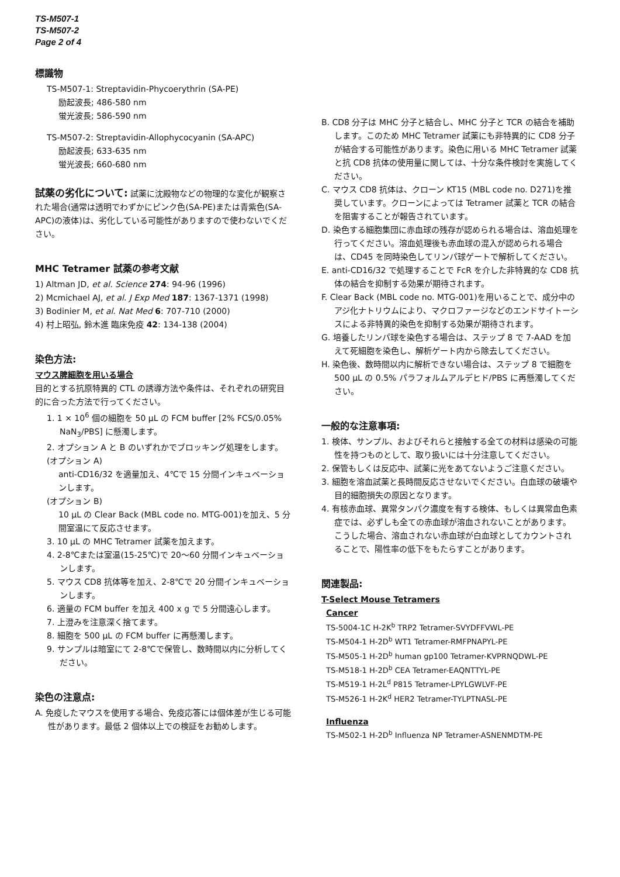TS-M507-1
TS-M507-2
Page 2 of 4
標識物
TS-M507-1: Streptavidin-Phycoerythrin (SA-PE)
励起波長; 486-580 nm
蛍光波長; 586-590 nm
TS-M507-2: Streptavidin-Allophycocyanin (SA-APC)
励起波長; 633-635 nm
蛍光波長; 660-680 nm
試薬の劣化について: 試薬に沈殿物などの物理的な変化が観察された場合(通常は透明でわずかにピンク色(SA-PE)または青紫色(SA-APC)の液体)は、劣化している可能性がありますので使わないでください。
MHC Tetramer 試薬の参考文献
1) Altman JD, et al. Science 274: 94-96 (1996)
2) Mcmichael AJ, et al. J Exp Med 187: 1367-1371 (1998)
3) Bodinier M, et al. Nat Med 6: 707-710 (2000)
4) 村上昭弘, 鈴木進 臨床免疫 42: 134-138 (2004)
染色方法:
マウス脾細胞を用いる場合
目的とする抗原特異的 CTL の誘導方法や条件は、それぞれの研究目的に合った方法で行ってください。
1. 1 × 10<sup>6</sup> 個の細胞を 50 µL の FCM buffer [2% FCS/0.05% NaN<sub>3</sub>/PBS] に懸濁します。
2. オプション A と B のいずれかでブロッキング処理をします。
(オプション A)
anti-CD16/32 を適量加え、4℃で 15 分間インキュベーションします。
(オプション B)
10 µL の Clear Back (MBL code no. MTG-001)を加え、5 分間室温にて反応させます。
3. 10 µL の MHC Tetramer 試薬を加えます。
4. 2-8℃または室温(15-25℃)で 20〜60 分間インキュベーションします。
5. マウス CD8 抗体等を加え、2-8℃で 20 分間インキュベーションします。
6. 適量の FCM buffer を加え 400 x g で 5 分間遠心します。
7. 上澄みを注意深く捨てます。
8. 細胞を 500 µL の FCM buffer に再懸濁します。
9. サンプルは暗室にて 2-8℃で保管し、数時間以内に分析してください。
染色の注意点:
A. 免疫したマウスを使用する場合、免疫応答には個体差が生じる可能性があります。最低 2 個体以上での検証をお勧めします。
B. CD8 分子は MHC 分子と結合し、MHC 分子と TCR の結合を補助します。このため MHC Tetramer 試薬にも非特異的に CD8 分子が結合する可能性があります。染色に用いる MHC Tetramer 試薬と抗 CD8 抗体の使用量に関しては、十分な条件検討を実施してください。
C. マウス CD8 抗体は、クローン KT15 (MBL code no. D271)を推奨しています。クローンによっては Tetramer 試薬と TCR の結合を阻害することが報告されています。
D. 染色する細胞集団に赤血球の残存が認められる場合は、溶血処理を行ってください。溶血処理後も赤血球の混入が認められる場合は、CD45 を同時染色してリンパ球ゲートで解析してください。
E. anti-CD16/32 で処理することで FcR を介した非特異的な CD8 抗体の結合を抑制する効果が期待されます。
F. Clear Back (MBL code no. MTG-001)を用いることで、成分中のアジ化ナトリウムにより、マクロファージなどのエンドサイトーシスによる非特異的染色を抑制する効果が期待されます。
G. 培養したリンパ球を染色する場合は、ステップ 8 で 7-AAD を加えて死細胞を染色し、解析ゲート内から除去してください。
H. 染色後、数時間以内に解析できない場合は、ステップ 8 で細胞を 500 µL の 0.5% パラフォルムアルデヒド/PBS に再懸濁してください。
一般的な注意事項:
1. 検体、サンプル、およびそれらと接触する全ての材料は感染の可能性を持つものとして、取り扱いには十分注意してください。
2. 保管もしくは反応中、試薬に光をあてないようご注意ください。
3. 細胞を溶血試薬と長時間反応させないでください。白血球の破壊や目的細胞損失の原因となります。
4. 有核赤血球、異常タンパク濃度を有する検体、もしくは異常血色素症では、必ずしも全ての赤血球が溶血されないことがあります。こうした場合、溶血されない赤血球が白血球としてカウントされることで、陽性率の低下をもたらすことがあります。
関連製品:
T-Select Mouse Tetramers
Cancer
TS-5004-1C H-2K<sup>b</sup> TRP2 Tetramer-SVYDFFVWL-PE
TS-M504-1 H-2D<sup>b</sup> WT1 Tetramer-RMFPNAPYL-PE
TS-M505-1 H-2D<sup>b</sup> human gp100 Tetramer-KVPRNQDWL-PE
TS-M518-1 H-2D<sup>b</sup> CEA Tetramer-EAQNTTYL-PE
TS-M519-1 H-2L<sup>d</sup> P815 Tetramer-LPYLGWLVF-PE
TS-M526-1 H-2K<sup>d</sup> HER2 Tetramer-TYLPTNASL-PE
Influenza
TS-M502-1 H-2D<sup>b</sup> Influenza NP Tetramer-ASNENMDTM-PE